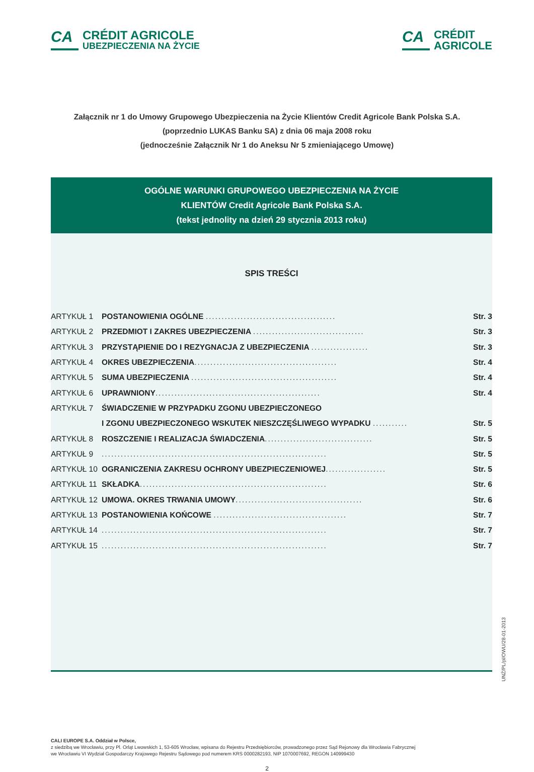CA CRÉDIT AGRICOLE
UBEZPIECZENIA NA ŻYCIE
CA CRÉDIT
AGRICOLE
Załącznik nr 1 do Umowy Grupowego Ubezpieczenia na Życie Klientów Credit Agricole Bank Polska S.A.
(poprzednio LUKAS Banku SA) z dnia 06 maja 2008 roku
(jednocześnie Załącznik Nr 1 do Aneksu Nr 5 zmieniającego Umowę)
OGÓLNE WARUNKI GRUPOWEGO UBEZPIECZENIA NA ŻYCIE
KLIENTÓW Credit Agricole Bank Polska S.A.
(tekst jednolity na dzień 29 stycznia 2013 roku)
SPIS TREŚCI
| ARTYKUŁ 1 | POSTANOWIENIA OGÓLNE ......................................... | Str. 3 |
| ARTYKUŁ 2 | PRZEDMIOT I ZAKRES UBEZPIECZENIA ................................... | Str. 3 |
| ARTYKUŁ 3 | PRZYSTĄPIENIE DO I REZYGNACJA Z UBEZPIECZENIA .................. | Str. 3 |
| ARTYKUŁ 4 | OKRES UBEZPIECZENIA ............................................. | Str. 4 |
| ARTYKUŁ 5 | SUMA UBEZPIECZENIA .............................................. | Str. 4 |
| ARTYKUŁ 6 | UPRAWNIONY .................................................... | Str. 4 |
| ARTYKUŁ 7 | ŚWIADCZENIE W PRZYPADKU ZGONU UBEZPIECZONEGO | |
| | I ZGONU UBEZPIECZONEGO WSKUTEK NIESZCZĘŚLIWEGO WYPADKU ........... | Str. 5 |
| ARTYKUŁ 8 | ROSZCZENIE I REALIZACJA ŚWIADCZENIA .................................. | Str. 5 |
| ARTYKUŁ 9 | ....................................................................... | Str. 5 |
| ARTYKUŁ 10 | OGRANICZENIA ZAKRESU OCHRONY UBEZPIECZENIOWEJ ................... | Str. 5 |
| ARTYKUŁ 11 | SKŁADKA ........................................................... | Str. 6 |
| ARTYKUŁ 12 | UMOWA. OKRES TRWANIA UMOWY ........................................ | Str. 6 |
| ARTYKUŁ 13 | POSTANOWIENIA KOŃCOWE .......................................... | Str. 7 |
| ARTYKUŁ 14 | ....................................................................... | Str. 7 |
| ARTYKUŁ 15 | ....................................................................... | Str. 7 |
UNŻ/PL/pl/OWU/28-01-2013
CALI EUROPE S.A. Oddział w Polsce,
z siedzibą we Wrocławiu, przy Pl. Orląt Lwowskich 1, 53-605 Wrocław, wpisana do Rejestru Przedsiębiorców, prowadzonego przez Sąd Rejonowy dla Wrocławia Fabrycznej
we Wrocławiu VI Wydział Gospodarczy Krajowego Rejestru Sądowego pod numerem KRS 0000282193, NIP 1070007692, REGON 140999430
2